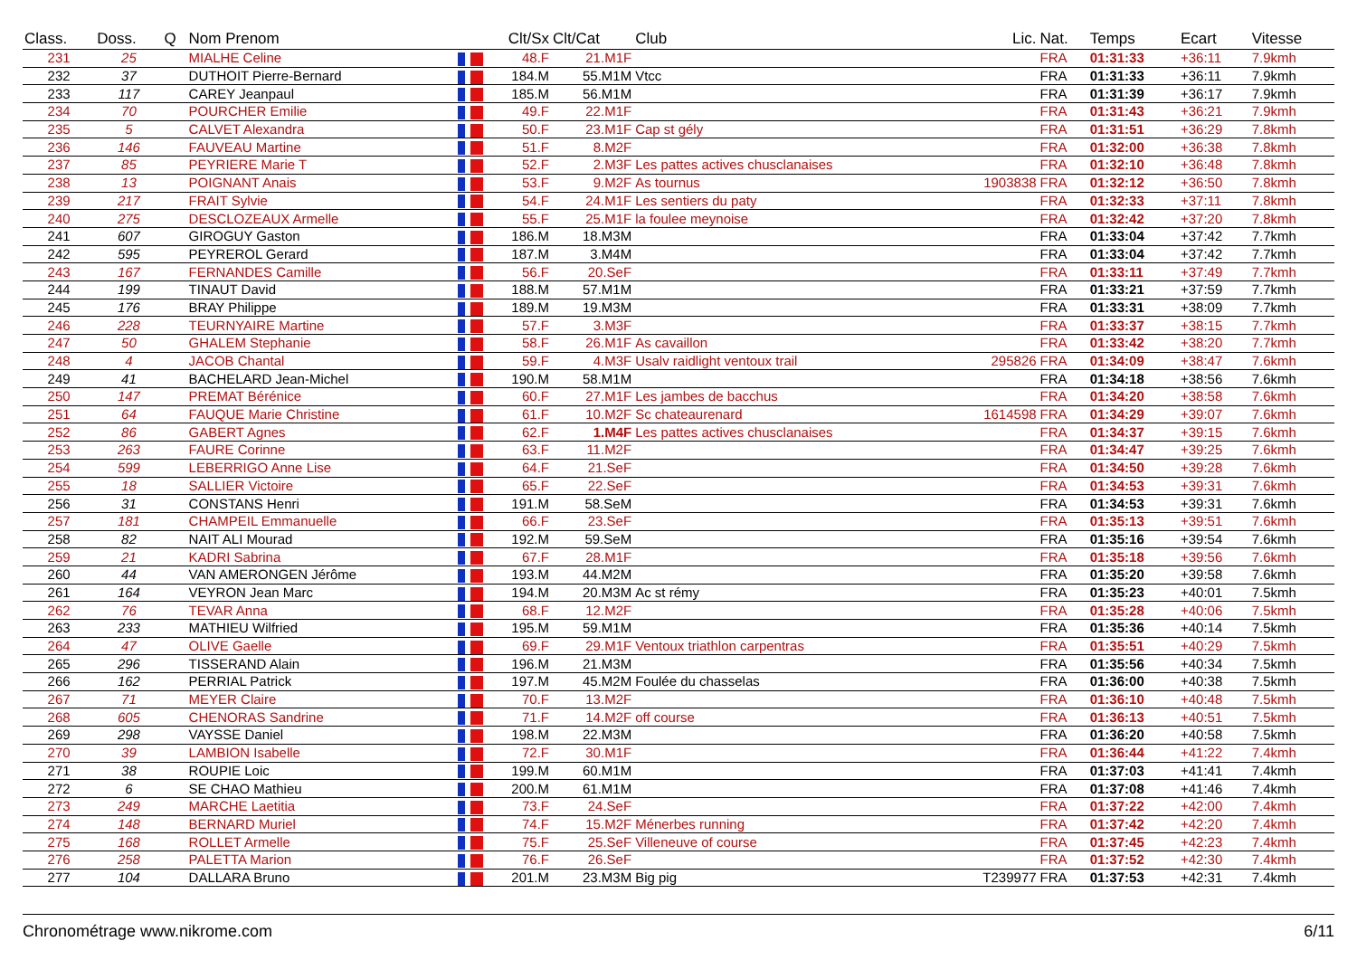| Class. | Doss. | Q | Nom Prenom | | Clt/Sx | Clt/Cat | Club | Lic. | Nat. | Temps | Ecart | Vitesse |
| --- | --- | --- | --- | --- | --- | --- | --- | --- | --- | --- | --- | --- |
| 231 | 25 | | MIALHE Celine | | 48.F | 21.M1F | | | FRA | 01:31:33 | +36:11 | 7.9kmh |
| 232 | 37 | | DUTHOIT Pierre-Bernard | | 184.M | 55.M1M | Vtcc | | FRA | 01:31:33 | +36:11 | 7.9kmh |
| 233 | 117 | | CAREY Jeanpaul | | 185.M | 56.M1M | | | FRA | 01:31:39 | +36:17 | 7.9kmh |
| 234 | 70 | | POURCHER Emilie | | 49.F | 22.M1F | | | FRA | 01:31:43 | +36:21 | 7.9kmh |
| 235 | 5 | | CALVET Alexandra | | 50.F | 23.M1F | Cap st gély | | FRA | 01:31:51 | +36:29 | 7.8kmh |
| 236 | 146 | | FAUVEAU Martine | | 51.F | 8.M2F | | | FRA | 01:32:00 | +36:38 | 7.8kmh |
| 237 | 85 | | PEYRIERE Marie T | | 52.F | 2.M3F | Les pattes actives chusclanaises | | FRA | 01:32:10 | +36:48 | 7.8kmh |
| 238 | 13 | | POIGNANT Anais | | 53.F | 9.M2F | As tournus | 1903838 | FRA | 01:32:12 | +36:50 | 7.8kmh |
| 239 | 217 | | FRAIT Sylvie | | 54.F | 24.M1F | Les sentiers du paty | | FRA | 01:32:33 | +37:11 | 7.8kmh |
| 240 | 275 | | DESCLOZEAUX Armelle | | 55.F | 25.M1F | la foulee meynoise | | FRA | 01:32:42 | +37:20 | 7.8kmh |
| 241 | 607 | | GIROGUY Gaston | | 186.M | 18.M3M | | | FRA | 01:33:04 | +37:42 | 7.7kmh |
| 242 | 595 | | PEYREROL Gerard | | 187.M | 3.M4M | | | FRA | 01:33:04 | +37:42 | 7.7kmh |
| 243 | 167 | | FERNANDES Camille | | 56.F | 20.SeF | | | FRA | 01:33:11 | +37:49 | 7.7kmh |
| 244 | 199 | | TINAUT David | | 188.M | 57.M1M | | | FRA | 01:33:21 | +37:59 | 7.7kmh |
| 245 | 176 | | BRAY Philippe | | 189.M | 19.M3M | | | FRA | 01:33:31 | +38:09 | 7.7kmh |
| 246 | 228 | | TEURNYAIRE Martine | | 57.F | 3.M3F | | | FRA | 01:33:37 | +38:15 | 7.7kmh |
| 247 | 50 | | GHALEM Stephanie | | 58.F | 26.M1F | As cavaillon | | FRA | 01:33:42 | +38:20 | 7.7kmh |
| 248 | 4 | | JACOB Chantal | | 59.F | 4.M3F | Usalv raidlight ventoux trail | 295826 | FRA | 01:34:09 | +38:47 | 7.6kmh |
| 249 | 41 | | BACHELARD Jean-Michel | | 190.M | 58.M1M | | | FRA | 01:34:18 | +38:56 | 7.6kmh |
| 250 | 147 | | PREMAT Bérénice | | 60.F | 27.M1F | Les jambes de bacchus | | FRA | 01:34:20 | +38:58 | 7.6kmh |
| 251 | 64 | | FAUQUE Marie Christine | | 61.F | 10.M2F | Sc chateaurenard | 1614598 | FRA | 01:34:29 | +39:07 | 7.6kmh |
| 252 | 86 | | GABERT Agnes | | 62.F | 1.M4F | Les pattes actives chusclanaises | | FRA | 01:34:37 | +39:15 | 7.6kmh |
| 253 | 263 | | FAURE Corinne | | 63.F | 11.M2F | | | FRA | 01:34:47 | +39:25 | 7.6kmh |
| 254 | 599 | | LEBERRIGO Anne Lise | | 64.F | 21.SeF | | | FRA | 01:34:50 | +39:28 | 7.6kmh |
| 255 | 18 | | SALLIER Victoire | | 65.F | 22.SeF | | | FRA | 01:34:53 | +39:31 | 7.6kmh |
| 256 | 31 | | CONSTANS Henri | | 191.M | 58.SeM | | | FRA | 01:34:53 | +39:31 | 7.6kmh |
| 257 | 181 | | CHAMPEIL Emmanuelle | | 66.F | 23.SeF | | | FRA | 01:35:13 | +39:51 | 7.6kmh |
| 258 | 82 | | NAIT ALI Mourad | | 192.M | 59.SeM | | | FRA | 01:35:16 | +39:54 | 7.6kmh |
| 259 | 21 | | KADRI Sabrina | | 67.F | 28.M1F | | | FRA | 01:35:18 | +39:56 | 7.6kmh |
| 260 | 44 | | VAN AMERONGEN Jérôme | | 193.M | 44.M2M | | | FRA | 01:35:20 | +39:58 | 7.6kmh |
| 261 | 164 | | VEYRON Jean Marc | | 194.M | 20.M3M | Ac st rémy | | FRA | 01:35:23 | +40:01 | 7.5kmh |
| 262 | 76 | | TEVAR Anna | | 68.F | 12.M2F | | | FRA | 01:35:28 | +40:06 | 7.5kmh |
| 263 | 233 | | MATHIEU Wilfried | | 195.M | 59.M1M | | | FRA | 01:35:36 | +40:14 | 7.5kmh |
| 264 | 47 | | OLIVE Gaelle | | 69.F | 29.M1F | Ventoux triathlon carpentras | | FRA | 01:35:51 | +40:29 | 7.5kmh |
| 265 | 296 | | TISSERAND Alain | | 196.M | 21.M3M | | | FRA | 01:35:56 | +40:34 | 7.5kmh |
| 266 | 162 | | PERRIAL Patrick | | 197.M | 45.M2M | Foulée du chasselas | | FRA | 01:36:00 | +40:38 | 7.5kmh |
| 267 | 71 | | MEYER Claire | | 70.F | 13.M2F | | | FRA | 01:36:10 | +40:48 | 7.5kmh |
| 268 | 605 | | CHENORAS Sandrine | | 71.F | 14.M2F | off course | | FRA | 01:36:13 | +40:51 | 7.5kmh |
| 269 | 298 | | VAYSSE Daniel | | 198.M | 22.M3M | | | FRA | 01:36:20 | +40:58 | 7.5kmh |
| 270 | 39 | | LAMBION Isabelle | | 72.F | 30.M1F | | | FRA | 01:36:44 | +41:22 | 7.4kmh |
| 271 | 38 | | ROUPIE Loic | | 199.M | 60.M1M | | | FRA | 01:37:03 | +41:41 | 7.4kmh |
| 272 | 6 | | SE CHAO Mathieu | | 200.M | 61.M1M | | | FRA | 01:37:08 | +41:46 | 7.4kmh |
| 273 | 249 | | MARCHE Laetitia | | 73.F | 24.SeF | | | FRA | 01:37:22 | +42:00 | 7.4kmh |
| 274 | 148 | | BERNARD Muriel | | 74.F | 15.M2F | Ménerbes running | | FRA | 01:37:42 | +42:20 | 7.4kmh |
| 275 | 168 | | ROLLET Armelle | | 75.F | 25.SeF | Villeneuve of course | | FRA | 01:37:45 | +42:23 | 7.4kmh |
| 276 | 258 | | PALETTA Marion | | 76.F | 26.SeF | | | FRA | 01:37:52 | +42:30 | 7.4kmh |
| 277 | 104 | | DALLARA Bruno | | 201.M | 23.M3M | Big pig | T239977 | FRA | 01:37:53 | +42:31 | 7.4kmh |
Chronométrage www.nikrome.com 6/11